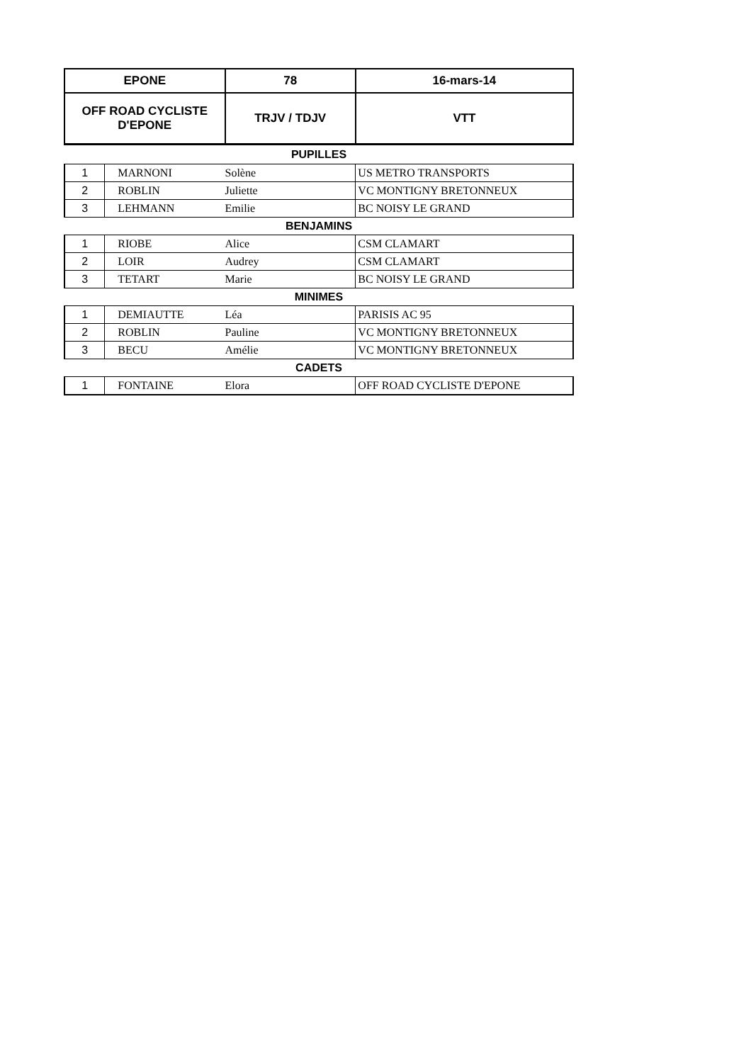| EPONE | | 78 | 16-mars-14 |
| OFF ROAD CYCLISTE D'EPONE | | TRJV / TDJV | VTT |
| PUPILLES | | | |
| 1 | MARNONI | Solène | US METRO TRANSPORTS |
| 2 | ROBLIN | Juliette | VC MONTIGNY BRETONNEUX |
| 3 | LEHMANN | Emilie | BC NOISY LE GRAND |
| BENJAMINS | | | |
| 1 | RIOBE | Alice | CSM CLAMART |
| 2 | LOIR | Audrey | CSM CLAMART |
| 3 | TETART | Marie | BC NOISY LE GRAND |
| MINIMES | | | |
| 1 | DEMIAUTTE | Léa | PARISIS AC 95 |
| 2 | ROBLIN | Pauline | VC MONTIGNY BRETONNEUX |
| 3 | BECU | Amélie | VC MONTIGNY BRETONNEUX |
| CADETS | | | |
| 1 | FONTAINE | Elora | OFF ROAD CYCLISTE D'EPONE |